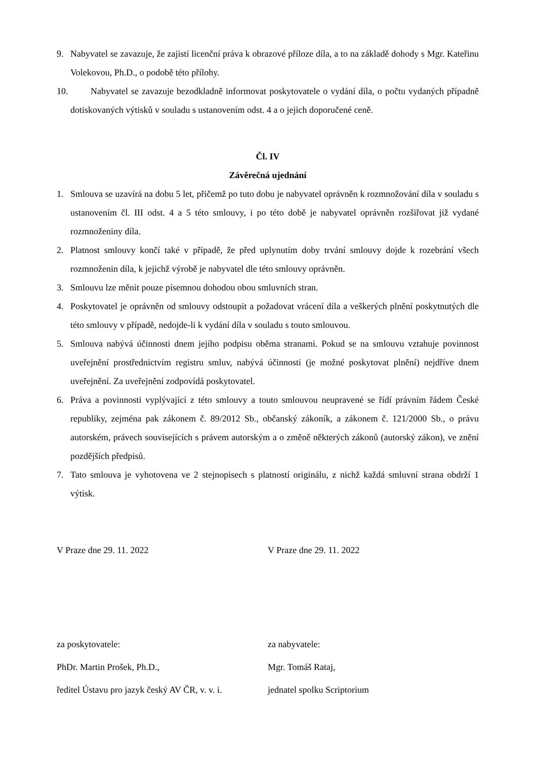9. Nabyvatel se zavazuje, že zajistí licenční práva k obrazové příloze díla, a to na základě dohody s Mgr. Kateřinu Volekovou, Ph.D., o podobě této přílohy.
10. Nabyvatel se zavazuje bezodkladně informovat poskytovatele o vydání díla, o počtu vydaných případně dotiskovaných výtisků v souladu s ustanovením odst. 4 a o jejich doporučené ceně.
Čl. IV
Závěrečná ujednání
1. Smlouva se uzavírá na dobu 5 let, přičemž po tuto dobu je nabyvatel oprávněn k rozmnožování díla v souladu s ustanovením čl. III odst. 4 a 5 této smlouvy, i po této době je nabyvatel oprávněn rozšiřovat již vydané rozmnoženiny díla.
2. Platnost smlouvy končí také v případě, že před uplynutím doby trvání smlouvy dojde k rozebrání všech rozmnoženin díla, k jejichž výrobě je nabyvatel dle této smlouvy oprávněn.
3. Smlouvu lze měnit pouze písemnou dohodou obou smluvních stran.
4. Poskytovatel je oprávněn od smlouvy odstoupit a požadovat vrácení díla a veškerých plnění poskytnutých dle této smlouvy v případě, nedojde-li k vydání díla v souladu s touto smlouvou.
5. Smlouva nabývá účinnosti dnem jejího podpisu oběma stranami. Pokud se na smlouvu vztahuje povinnost uveřejnění prostřednictvím registru smluv, nabývá účinnosti (je možné poskytovat plnění) nejdříve dnem uveřejnění. Za uveřejnění zodpovídá poskytovatel.
6. Práva a povinnosti vyplývající z této smlouvy a touto smlouvou neupravené se řídí právním řádem České republiky, zejména pak zákonem č. 89/2012 Sb., občanský zákoník, a zákonem č. 121/2000 Sb., o právu autorském, právech souvisejících s právem autorským a o změně některých zákonů (autorský zákon), ve znění pozdějších předpisů.
7. Tato smlouva je vyhotovena ve 2 stejnopisech s platností originálu, z nichž každá smluvní strana obdrží 1 výtisk.
V Praze dne 29. 11. 2022 V Praze dne 29. 11. 2022
za poskytovatele:
PhDr. Martin Prošek, Ph.D.,
ředitel Ústavu pro jazyk český AV ČR, v. v. i.
za nabyvatele:
Mgr. Tomáš Rataj,
jednatel spolku Scriptorium